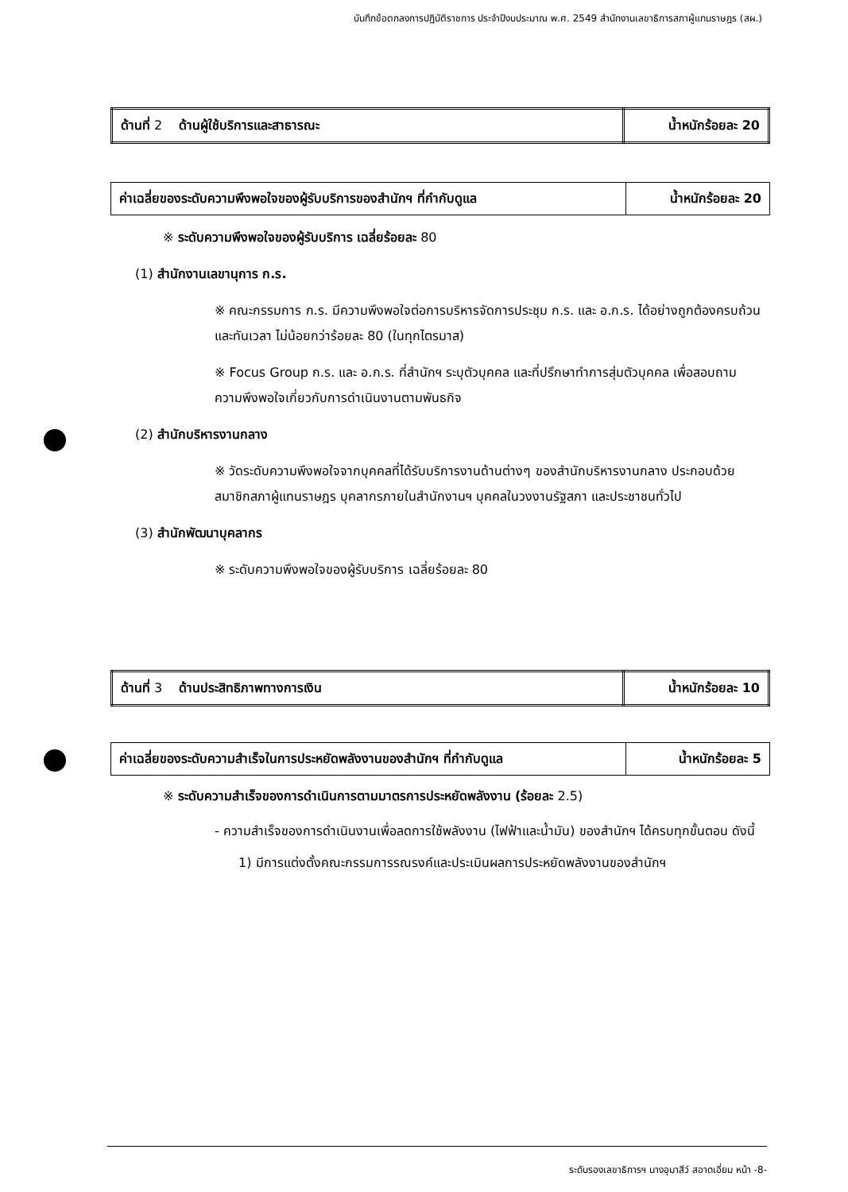บันทึกข้อตกลงการปฏิบัติราชการ ประจำปีงบประมาณ พ.ศ. 2549 สำนักงานเลขาธิการสภาผู้แทนราษฎร (สผ.)
| ด้านที่ 2 ด้านผู้ใช้บริการและสาธารณะ | น้ำหนักร้อยละ 20 |
| ค่าเฉลี่ยของระดับความพึงพอใจของผู้รับบริการของสำนักฯ ที่กำกับดูแล | น้ำหนักร้อยละ 20 |
※ ระดับความพึงพอใจของผู้รับบริการ เฉลี่ยร้อยละ 80
(1) สำนักงานเลขานุการ ก.ร.
※ คณะกรรมการ ก.ร. มีความพึงพอใจต่อการบริหารจัดการประชุม ก.ร. และ อ.ก.ร. ได้อย่างถูกต้องครบถ้วน และทันเวลา ไม่น้อยกว่าร้อยละ 80 (ในทุกไตรมาส)
※ Focus Group ก.ร. และ อ.ก.ร. ที่สำนักฯ ระบุตัวบุคคล และที่ปรึกษาทำการสุ่มตัวบุคคล เพื่อสอบถามความพึงพอใจเกี่ยวกับการดำเนินงานตามพันธกิจ
(2) สำนักบริหารงานกลาง
※ วัดระดับความพึงพอใจจากบุคคลที่ได้รับบริการงานด้านต่างๆ ของสำนักบริหารงานกลาง ประกอบด้วย สมาชิกสภาผู้แทนราษฎร บุคลากรภายในสำนักงานฯ บุคคลในวงงานรัฐสภา และประชาชนทั่วไป
(3) สำนักพัฒนาบุคลากร
※ ระดับความพึงพอใจของผู้รับบริการ เฉลี่ยร้อยละ 80
| ด้านที่ 3 ด้านประสิทธิภาพทางการเงิน | น้ำหนักร้อยละ 10 |
| ค่าเฉลี่ยของระดับความสำเร็จในการประหยัดพลังงานของสำนักฯ ที่กำกับดูแล | น้ำหนักร้อยละ 5 |
※ ระดับความสำเร็จของการดำเนินการตามมาตรการประหยัดพลังงาน (ร้อยละ 2.5)
- ความสำเร็จของการดำเนินงานเพื่อลดการใช้พลังงาน (ไฟฟ้าและน้ำมัน) ของสำนักฯ ได้ครบทุกขั้นตอน ดังนี้
1) มีการแต่งตั้งคณะกรรมการรณรงค์และประเมินผลการประหยัดพลังงานของสำนักฯ
ระดับรองเลขาธิการฯ นางอุมาสีว์ สอาดเอี่ยม หน้า -8-